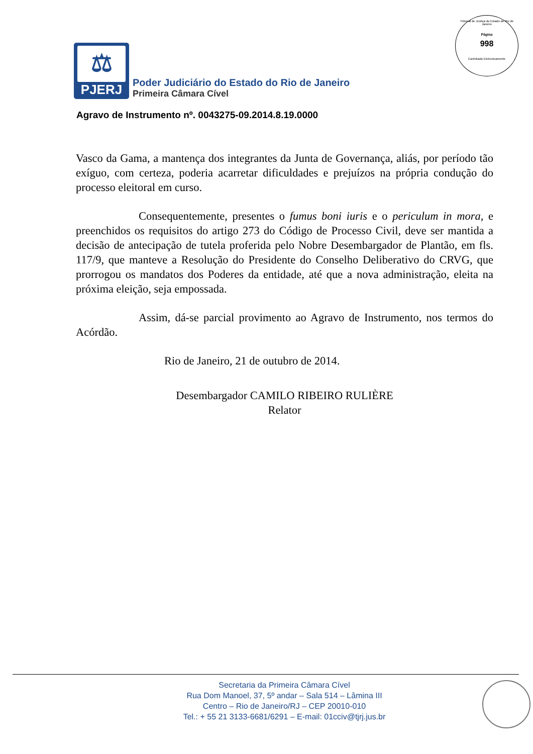Tribunal de Justiça do Estado do Rio de Janeiro
Página
998
Carimbado Eletronicamente
⚖
PJERJ
Poder Judiciário do Estado do Rio de Janeiro
Primeira Câmara Cível
Agravo de Instrumento nº. 0043275-09.2014.8.19.0000
Vasco da Gama, a mantença dos integrantes da Junta de Governança, aliás, por período tão exíguo, com certeza, poderia acarretar dificuldades e prejuízos na própria condução do processo eleitoral em curso.
Consequentemente, presentes o fumus boni iuris e o periculum in mora, e preenchidos os requisitos do artigo 273 do Código de Processo Civil, deve ser mantida a decisão de antecipação de tutela proferida pelo Nobre Desembargador de Plantão, em fls. 117/9, que manteve a Resolução do Presidente do Conselho Deliberativo do CRVG, que prorrogou os mandatos dos Poderes da entidade, até que a nova administração, eleita na próxima eleição, seja empossada.
Assim, dá-se parcial provimento ao Agravo de Instrumento, nos termos do Acórdão.
Rio de Janeiro, 21 de outubro de 2014.
Desembargador CAMILO RIBEIRO RULIÈRE
Relator
Secretaria da Primeira Câmara Cível
Rua Dom Manoel, 37, 5º andar – Sala 514 – Lâmina III
Centro – Rio de Janeiro/RJ – CEP 20010-010
Tel.: + 55 21 3133-6681/6291 – E-mail: 01cciv@tjrj.jus.br